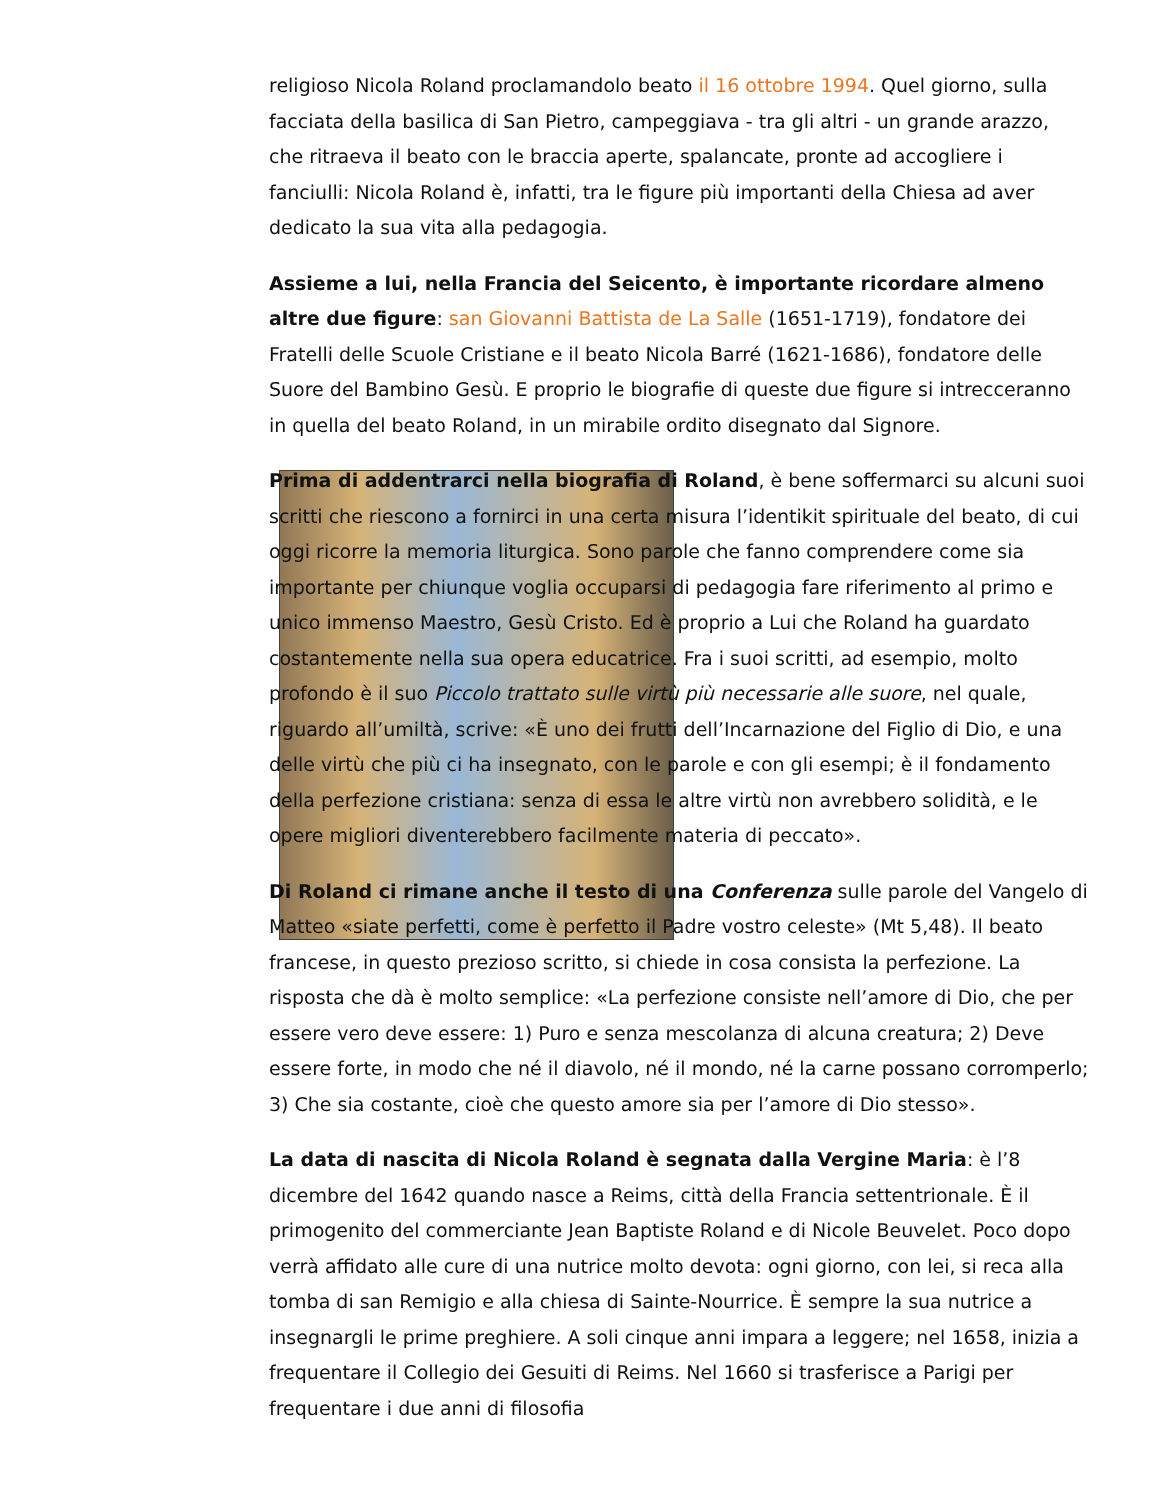religioso Nicola Roland proclamandolo beato il 16 ottobre 1994. Quel giorno, sulla facciata della basilica di San Pietro, campeggiava - tra gli altri - un grande arazzo, che ritraeva il beato con le braccia aperte, spalancate, pronte ad accogliere i fanciulli: Nicola Roland è, infatti, tra le figure più importanti della Chiesa ad aver dedicato la sua vita alla pedagogia.
Assieme a lui, nella Francia del Seicento, è importante ricordare almeno altre due figure: san Giovanni Battista de La Salle (1651-1719), fondatore dei Fratelli delle Scuole Cristiane e il beato Nicola Barré (1621-1686), fondatore delle Suore del Bambino Gesù. E proprio le biografie di queste due figure si intrecceranno in quella del beato Roland, in un mirabile ordito disegnato dal Signore.
Prima di addentrarci nella biografia di Roland, è bene soffermarci su alcuni suoi scritti che riescono a fornirci in una certa misura l’identikit spirituale del beato, di cui oggi ricorre la memoria liturgica. Sono parole che fanno comprendere come sia importante per chiunque voglia occuparsi di pedagogia fare riferimento al primo e unico immenso Maestro, Gesù Cristo. Ed è proprio a Lui che Roland ha guardato costantemente nella sua opera educatrice. Fra i suoi scritti, ad esempio, molto profondo è il suo Piccolo trattato sulle virtù più necessarie alle suore, nel quale, riguardo all’umiltà, scrive: «È uno dei frutti dell’Incarnazione del Figlio di Dio, e una delle virtù che più ci ha insegnato, con le parole e con gli esempi; è il fondamento della perfezione cristiana: senza di essa le altre virtù non avrebbero solidità, e le opere migliori diventerebbero facilmente materia di peccato».
Di Roland ci rimane anche il testo di una Conferenza sulle parole del Vangelo di Matteo «siate perfetti, come è perfetto il Padre vostro celeste» (Mt 5,48). Il beato francese, in questo prezioso scritto, si chiede in cosa consista la perfezione. La risposta che dà è molto semplice: «La perfezione consiste nell’amore di Dio, che per essere vero deve essere: 1) Puro e senza mescolanza di alcuna creatura; 2) Deve essere forte, in modo che né il diavolo, né il mondo, né la carne possano corromperlo; 3) Che sia costante, cioè che questo amore sia per l’amore di Dio stesso».
La data di nascita di Nicola Roland è segnata dalla Vergine Maria: è l’8 dicembre del 1642 quando nasce a Reims, città della Francia settentrionale. È il primogenito del commerciante Jean Baptiste Roland e di Nicole Beuvelet. Poco dopo verrà affidato alle cure di una nutrice molto devota: ogni giorno, con lei, si reca alla tomba di san Remigio e alla chiesa di Sainte-Nourrice. È sempre la sua nutrice a insegnargli le prime preghiere. A soli cinque anni impara a leggere; nel 1658, inizia a frequentare il Collegio dei Gesuiti di Reims. Nel 1660 si trasferisce a Parigi per frequentare i due anni di filosofia